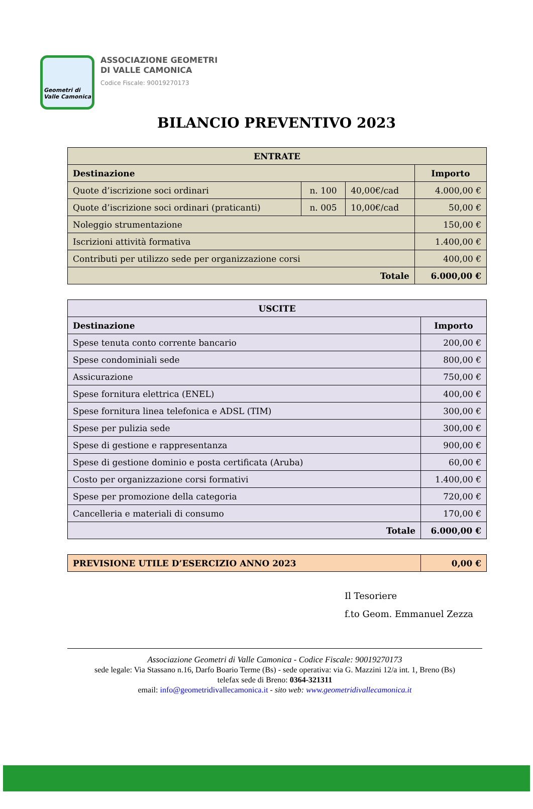Geometri di
Valle Camonica
ASSOCIAZIONE GEOMETRI
DI VALLE CAMONICA
Codice Fiscale: 90019270173
BILANCIO PREVENTIVO 2023
| ENTRATE | | | |
| --- | --- | --- | --- |
| Destinazione | | | Importo |
| Quote d’iscrizione soci ordinari | n. 100 | 40,00€/cad | 4.000,00 € |
| Quote d’iscrizione soci ordinari (praticanti) | n. 005 | 10,00€/cad | 50,00 € |
| Noleggio strumentazione | | | 150,00 € |
| Iscrizioni attività formativa | | | 1.400,00 € |
| Contributi per utilizzo sede per organizzazione corsi | | | 400,00 € |
| Totale | | | 6.000,00 € |
| USCITE | |
| --- | --- |
| Destinazione | Importo |
| Spese tenuta conto corrente bancario | 200,00 € |
| Spese condominiali sede | 800,00 € |
| Assicurazione | 750,00 € |
| Spese fornitura elettrica (ENEL) | 400,00 € |
| Spese fornitura linea telefonica e ADSL (TIM) | 300,00 € |
| Spese per pulizia sede | 300,00 € |
| Spese di gestione e rappresentanza | 900,00 € |
| Spese di gestione dominio e posta certificata (Aruba) | 60,00 € |
| Costo per organizzazione corsi formativi | 1.400,00 € |
| Spese per promozione della categoria | 720,00 € |
| Cancelleria e materiali di consumo | 170,00 € |
| Totale | 6.000,00 € |
| PREVISIONE UTILE D’ESERCIZIO ANNO 2023 | 0,00 € |
Il Tesoriere
f.to Geom. Emmanuel Zezza
Associazione Geometri di Valle Camonica - Codice Fiscale: 90019270173
sede legale: Via Stassano n.16, Darfo Boario Terme (Bs) - sede operativa: via G. Mazzini 12/a int. 1, Breno (Bs)
telefax sede di Breno: 0364-321311
email: info@geometridivallecamonica.it - sito web: www.geometridivallecamonica.it